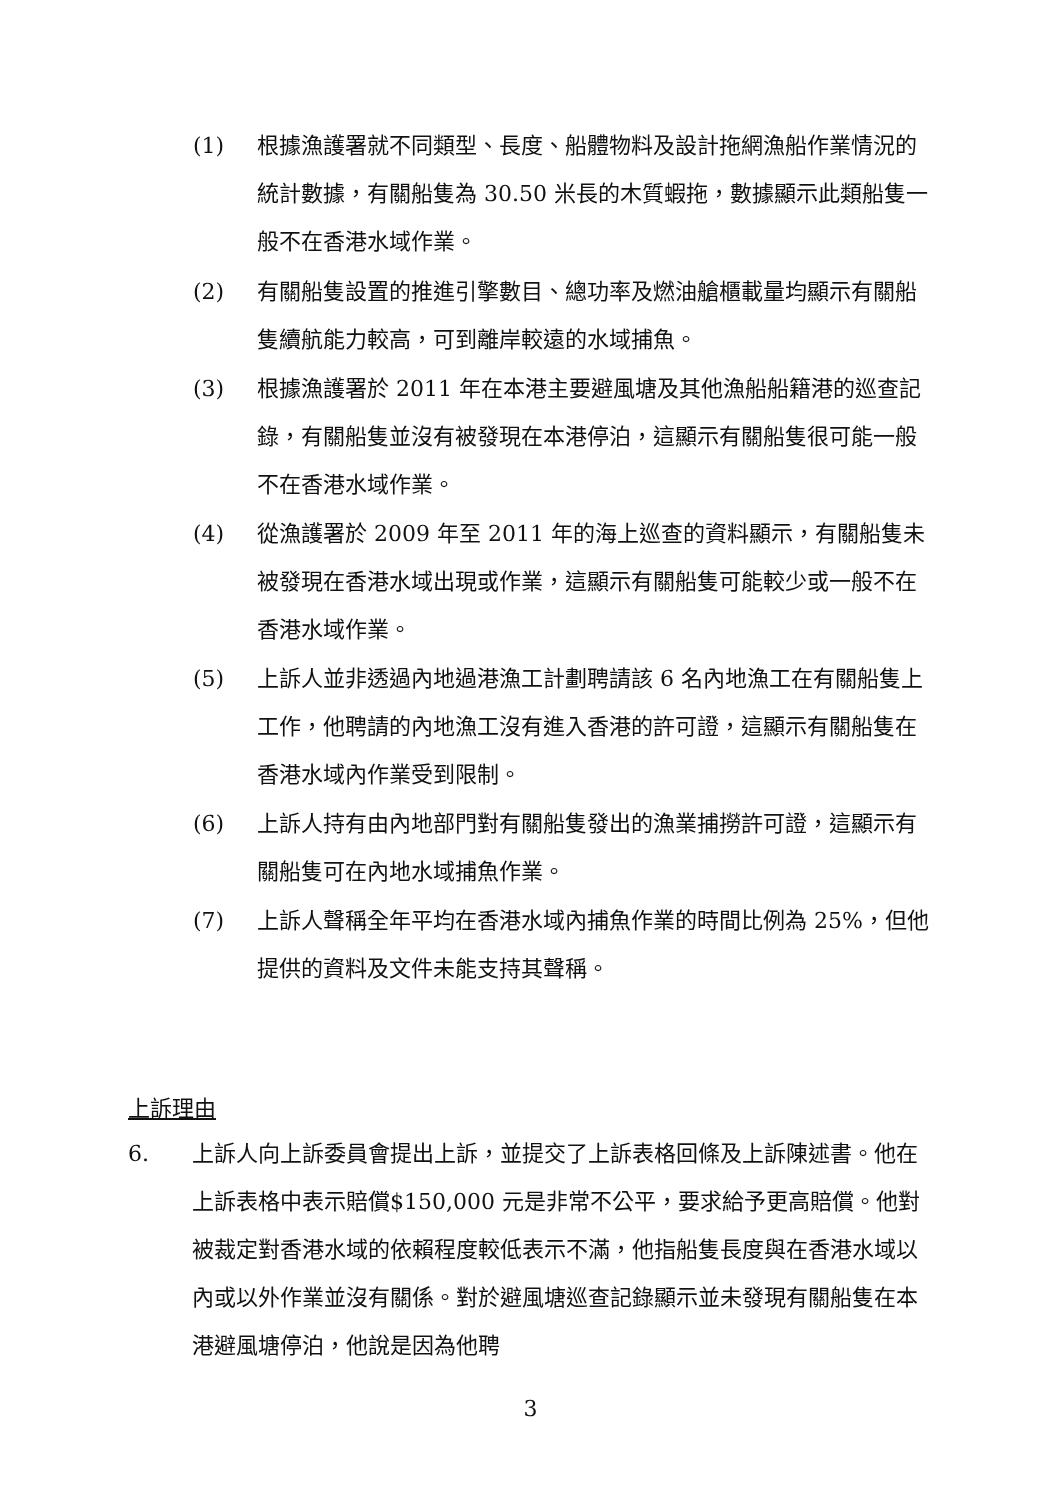(1) 根據漁護署就不同類型、長度、船體物料及設計拖網漁船作業情況的統計數據，有關船隻為 30.50 米長的木質蝦拖，數據顯示此類船隻一般不在香港水域作業。
(2) 有關船隻設置的推進引擎數目、總功率及燃油艙櫃載量均顯示有關船隻續航能力較高，可到離岸較遠的水域捕魚。
(3) 根據漁護署於 2011 年在本港主要避風塘及其他漁船船籍港的巡查記錄，有關船隻並沒有被發現在本港停泊，這顯示有關船隻很可能一般不在香港水域作業。
(4) 從漁護署於 2009 年至 2011 年的海上巡查的資料顯示，有關船隻未被發現在香港水域出現或作業，這顯示有關船隻可能較少或一般不在香港水域作業。
(5) 上訴人並非透過內地過港漁工計劃聘請該 6 名內地漁工在有關船隻上工作，他聘請的內地漁工沒有進入香港的許可證，這顯示有關船隻在香港水域內作業受到限制。
(6) 上訴人持有由內地部門對有關船隻發出的漁業捕撈許可證，這顯示有關船隻可在內地水域捕魚作業。
(7) 上訴人聲稱全年平均在香港水域內捕魚作業的時間比例為 25%，但他提供的資料及文件未能支持其聲稱。
上訴理由
6. 上訴人向上訴委員會提出上訴，並提交了上訴表格回條及上訴陳述書。他在上訴表格中表示賠償$150,000 元是非常不公平，要求給予更高賠償。他對被裁定對香港水域的依賴程度較低表示不滿，他指船隻長度與在香港水域以內或以外作業並沒有關係。對於避風塘巡查記錄顯示並未發現有關船隻在本港避風塘停泊，他說是因為他聘
3